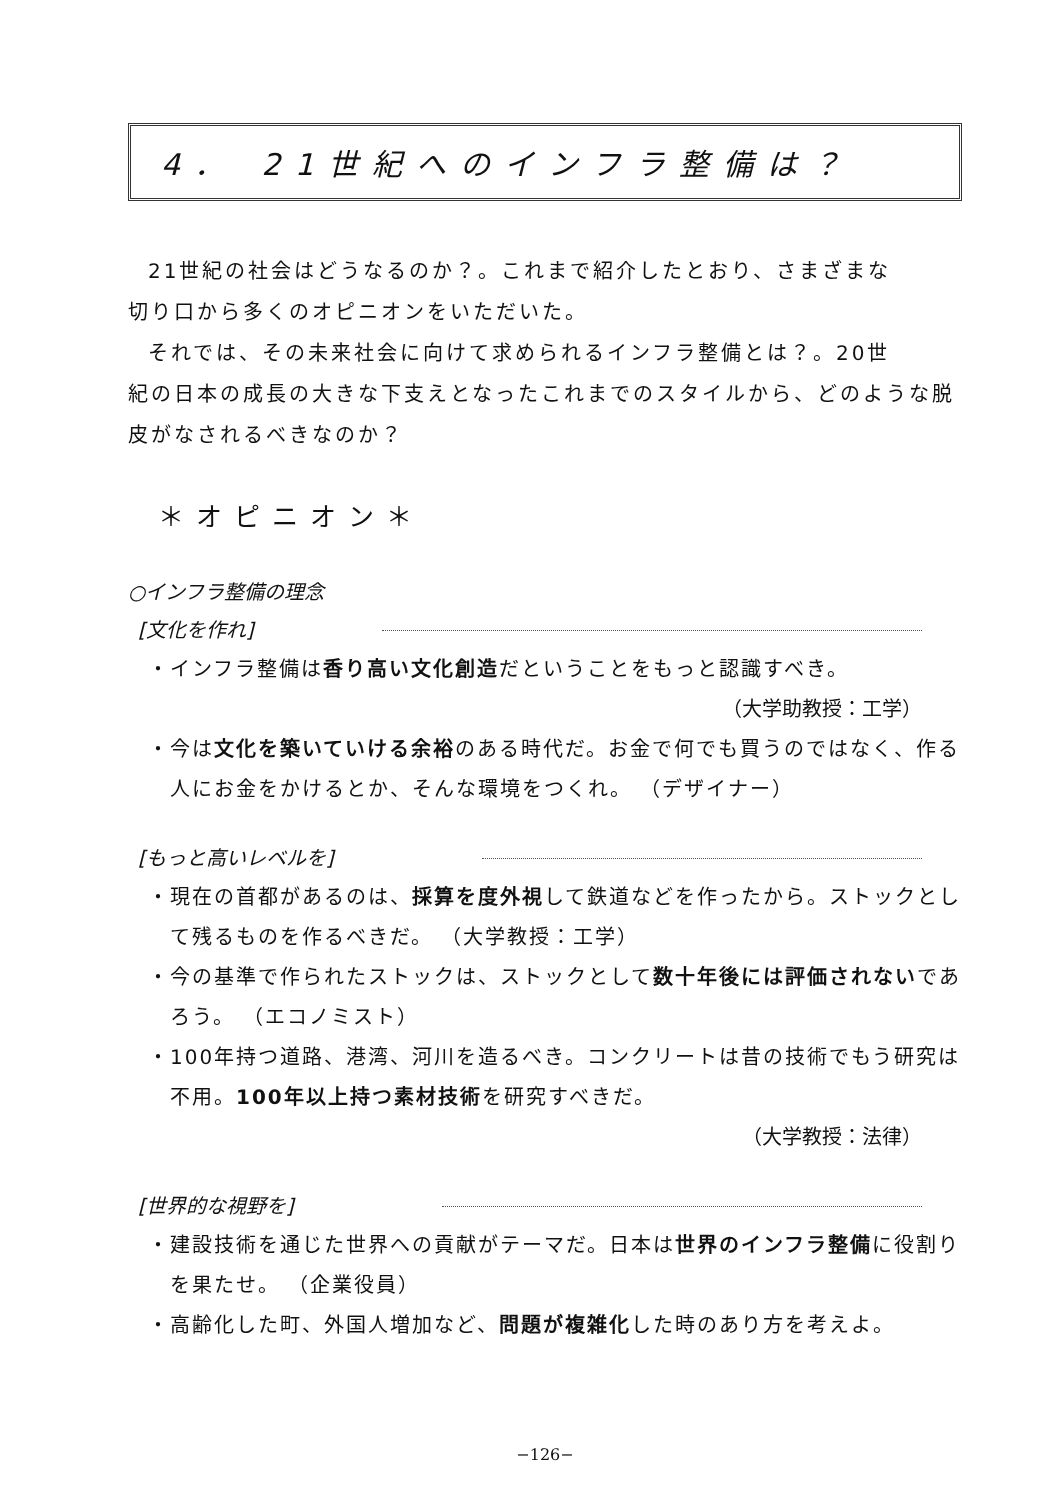4． 21世紀へのインフラ整備は？
21世紀の社会はどうなるのか？。これまで紹介したとおり、さまざまな
切り口から多くのオピニオンをいただいた。
それでは、その未来社会に向けて求められるインフラ整備とは？。20世
紀の日本の成長の大きな下支えとなったこれまでのスタイルから、どのような脱皮がなされるべきなのか？
＊オピニオン＊
○インフラ整備の理念
[文化を作れ]
・インフラ整備は香り高い文化創造だということをもっと認識すべき。
（大学助教授：工学）
・今は文化を築いていける余裕のある時代だ。お金で何でも買うのではなく、作る人にお金をかけるとか、そんな環境をつくれ。 （デザイナー）
[もっと高いレベルを]
・現在の首都があるのは、採算を度外視して鉄道などを作ったから。ストックとして残るものを作るべきだ。 （大学教授：工学）
・今の基準で作られたストックは、ストックとして数十年後には評価されないであろう。 （エコノミスト）
・100年持つ道路、港湾、河川を造るべき。コンクリートは昔の技術でもう研究は不用。100年以上持つ素材技術を研究すべきだ。
（大学教授：法律）
[世界的な視野を]
・建設技術を通じた世界への貢献がテーマだ。日本は世界のインフラ整備に役割りを果たせ。 （企業役員）
・高齢化した町、外国人増加など、問題が複雑化した時のあり方を考えよ。
−126−